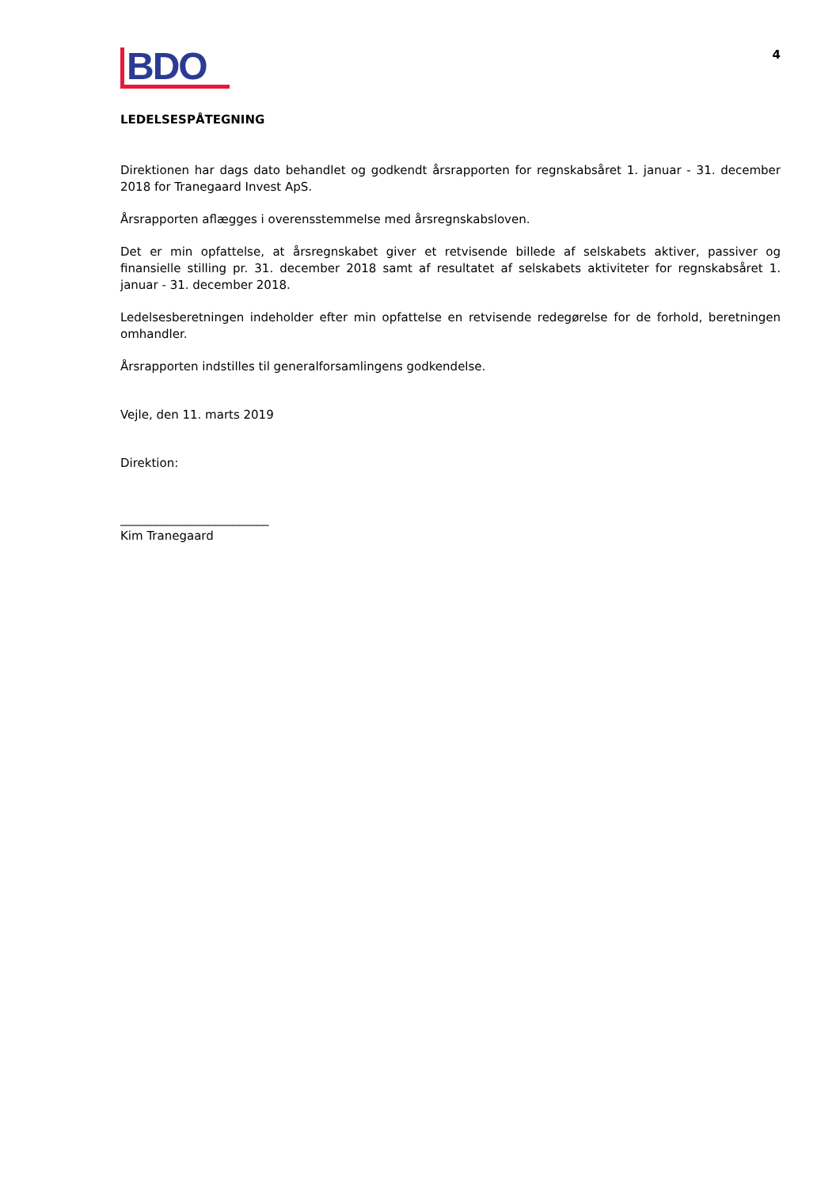BDO
4
LEDELSESPÅTEGNING
Direktionen har dags dato behandlet og godkendt årsrapporten for regnskabsåret 1. januar - 31. december 2018 for Tranegaard Invest ApS.
Årsrapporten aflægges i overensstemmelse med årsregnskabsloven.
Det er min opfattelse, at årsregnskabet giver et retvisende billede af selskabets aktiver, passiver og finansielle stilling pr. 31. december 2018 samt af resultatet af selskabets aktiviteter for regnskabsåret 1. januar - 31. december 2018.
Ledelsesberetningen indeholder efter min opfattelse en retvisende redegørelse for de forhold, beretningen omhandler.
Årsrapporten indstilles til generalforsamlingens godkendelse.
Vejle, den 11. marts 2019
Direktion:
_________________________
Kim Tranegaard